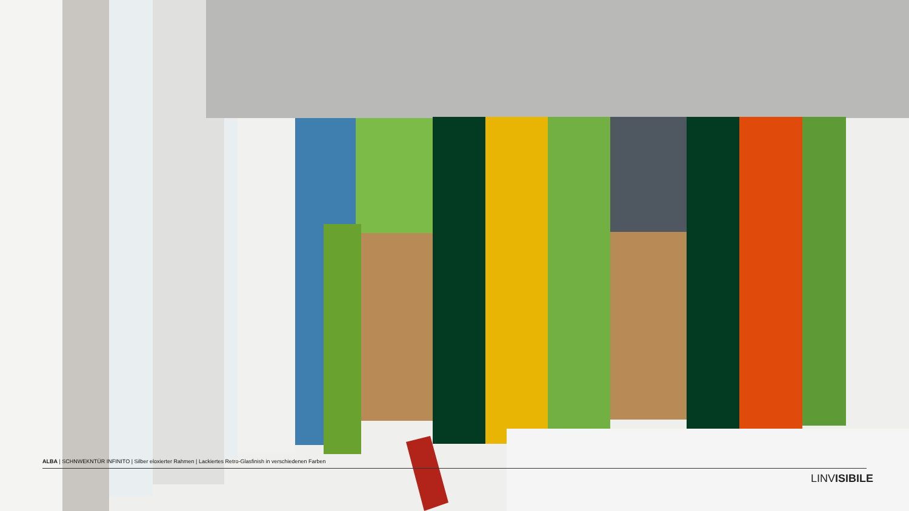ALBA | SCHNWEKNTÜR INFINITO | Silber eloxierter Rahmen | Lackiertes Retro-Glasfinish in verschiedenen Farben
LINVISIBILE